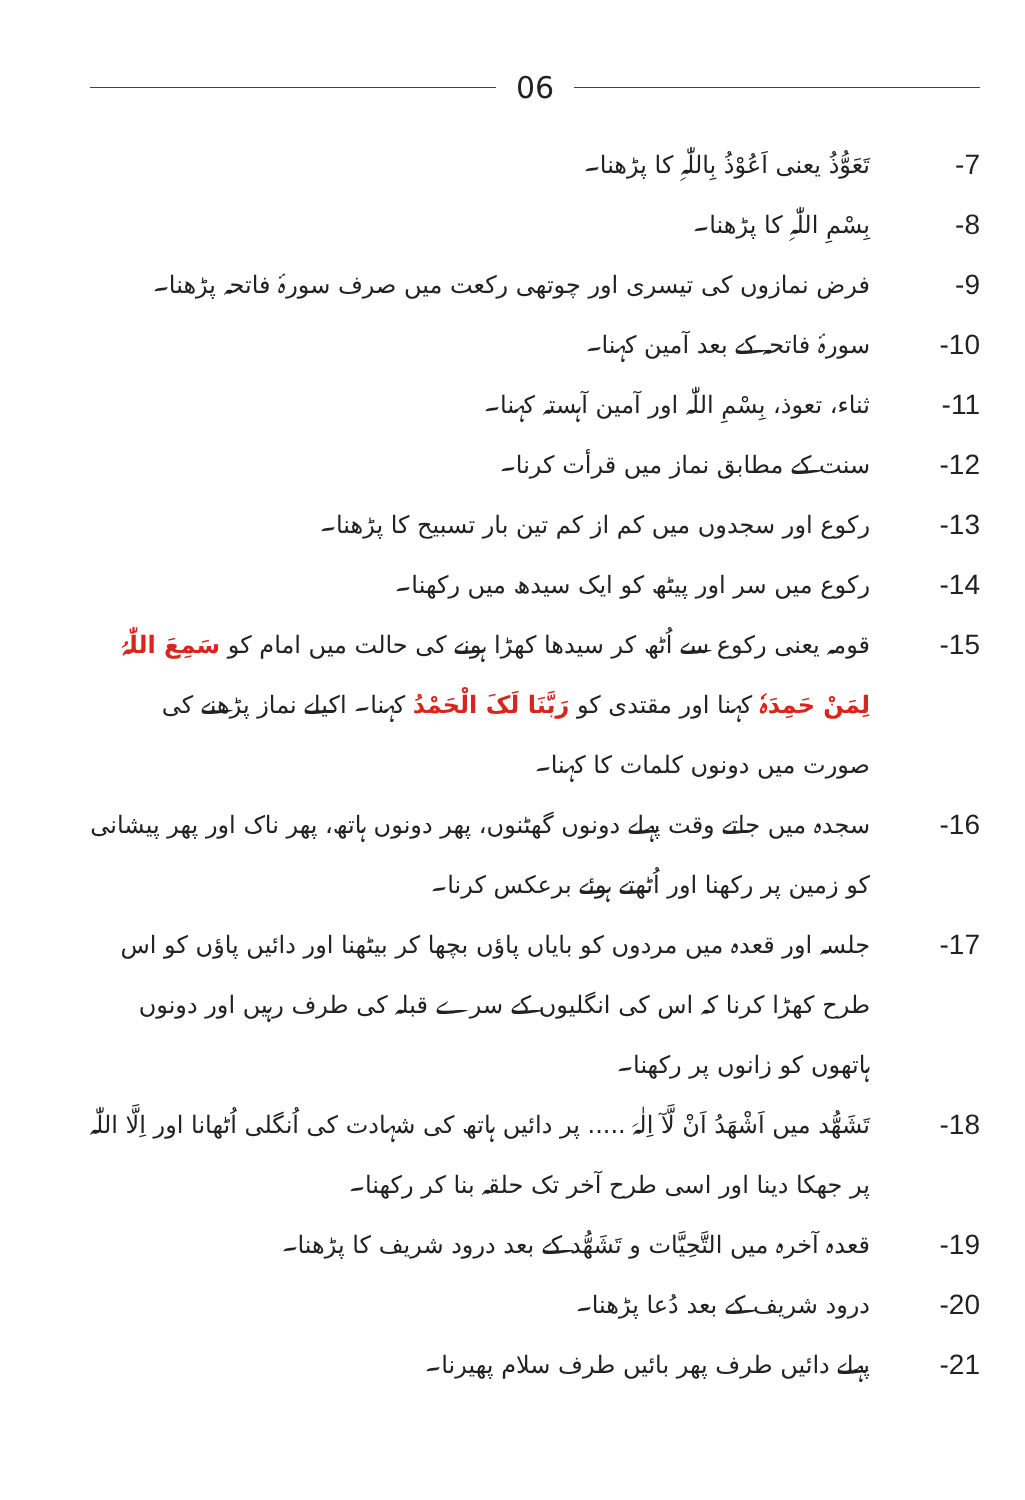06
-7 تَعَوُّذُ یعنی اَعُوْذُ بِاللّٰہِ کا پڑھنا۔
-8 بِسْمِ اللّٰہِ کا پڑھنا۔
-9 فرض نمازوں کی تیسری اور چوتھی رکعت میں صرف سورۂ فاتحہ پڑھنا۔
-10 سورۂ فاتحہ کے بعد آمین کہنا۔
-11 ثناء، تعوذ، بِسْمِ اللّٰہ اور آمین آہستہ کہنا۔
-12 سنت کے مطابق نماز میں قرأت کرنا۔
-13 رکوع اور سجدوں میں کم از کم تین بار تسبیح کا پڑھنا۔
-14 رکوع میں سر اور پیٹھ کو ایک سیدھ میں رکھنا۔
-15 قومہ یعنی رکوع سے اُٹھ کر سیدھا کھڑا ہونے کی حالت میں امام کو سَمِعَ اللّٰہُ لِمَنْ حَمِدَہٗ کہنا اور مقتدی کو رَبَّنَا لَکَ الْحَمْدُ کہنا۔ اکیلے نماز پڑھنے کی صورت میں دونوں کلمات کا کہنا۔
-16 سجدہ میں جاتے وقت پہلے دونوں گھٹنوں، پھر دونوں ہاتھ، پھر ناک اور پھر پیشانی کو زمین پر رکھنا اور اُٹھتے ہوئے برعکس کرنا۔
-17 جلسہ اور قعدہ میں مردوں کو بایاں پاؤں بچھا کر بیٹھنا اور دائیں پاؤں کو اس طرح کھڑا کرنا کہ اس کی انگلیوں کے سرے قبلہ کی طرف رہیں اور دونوں ہاتھوں کو زانوں پر رکھنا۔
-18 تَشَھُّد میں اَشْھَدُ اَنْ لَّآ اِلٰہَ ..... پر دائیں ہاتھ کی شہادت کی اُنگلی اُٹھانا اور اِلَّا اللّٰہ پر جھکا دینا اور اسی طرح آخر تک حلقہ بنا کر رکھنا۔
-19 قعدہ آخرہ میں التَّحِیَّات و تَشَھُّد کے بعد درود شریف کا پڑھنا۔
-20 درود شریف کے بعد دُعا پڑھنا۔
-21 پہلے دائیں طرف پھر بائیں طرف سلام پھیرنا۔